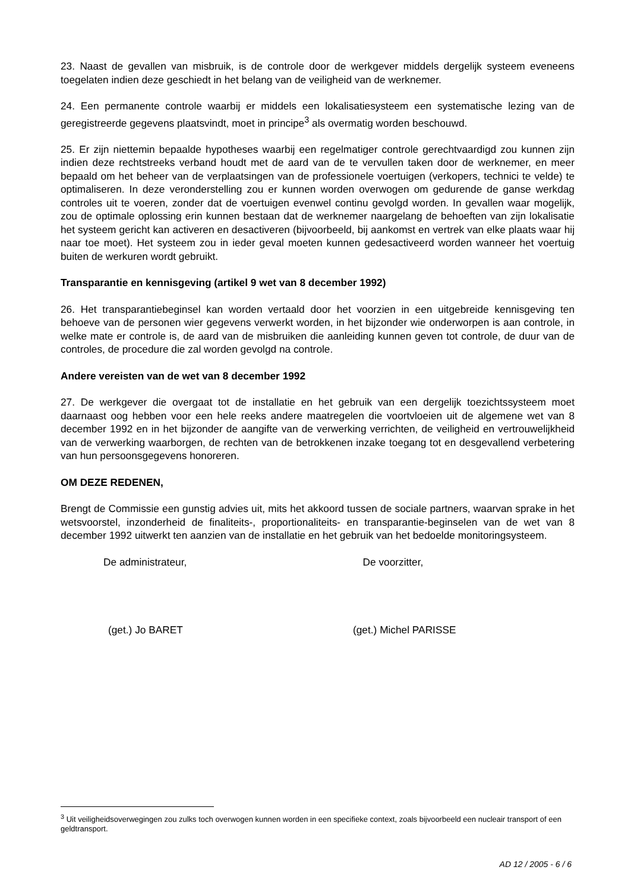23. Naast de gevallen van misbruik, is de controle door de werkgever middels dergelijk systeem eveneens toegelaten indien deze geschiedt in het belang van de veiligheid van de werknemer.
24. Een permanente controle waarbij er middels een lokalisatiesysteem een systematische lezing van de geregistreerde gegevens plaatsvindt, moet in principe<sup>3</sup> als overmatig worden beschouwd.
25. Er zijn niettemin bepaalde hypotheses waarbij een regelmatiger controle gerechtvaardigd zou kunnen zijn indien deze rechtstreeks verband houdt met de aard van de te vervullen taken door de werknemer, en meer bepaald om het beheer van de verplaatsingen van de professionele voertuigen (verkopers, technici te velde) te optimaliseren. In deze veronderstelling zou er kunnen worden overwogen om gedurende de ganse werkdag controles uit te voeren, zonder dat de voertuigen evenwel continu gevolgd worden. In gevallen waar mogelijk, zou de optimale oplossing erin kunnen bestaan dat de werknemer naargelang de behoeften van zijn lokalisatie het systeem gericht kan activeren en desactiveren (bijvoorbeeld, bij aankomst en vertrek van elke plaats waar hij naar toe moet). Het systeem zou in ieder geval moeten kunnen gedesactiveerd worden wanneer het voertuig buiten de werkuren wordt gebruikt.
Transparantie en kennisgeving (artikel 9 wet van 8 december 1992)
26. Het transparantiebeginsel kan worden vertaald door het voorzien in een uitgebreide kennisgeving ten behoeve van de personen wier gegevens verwerkt worden, in het bijzonder wie onderworpen is aan controle, in welke mate er controle is, de aard van de misbruiken die aanleiding kunnen geven tot controle, de duur van de controles, de procedure die zal worden gevolgd na controle.
Andere vereisten van de wet van 8 december 1992
27. De werkgever die overgaat tot de installatie en het gebruik van een dergelijk toezichtssysteem moet daarnaast oog hebben voor een hele reeks andere maatregelen die voortvloeien uit de algemene wet van 8 december 1992 en in het bijzonder de aangifte van de verwerking verrichten, de veiligheid en vertrouwelijkheid van de verwerking waarborgen, de rechten van de betrokkenen inzake toegang tot en desgevallend verbetering van hun persoonsgegevens honoreren.
OM DEZE REDENEN,
Brengt de Commissie een gunstig advies uit, mits het akkoord tussen de sociale partners, waarvan sprake in het wetsvoorstel, inzonderheid de finaliteits-, proportionaliteits- en transparantie-beginselen van de wet van 8 december 1992 uitwerkt ten aanzien van de installatie en het gebruik van het bedoelde monitoringsysteem.
De administrateur, De voorzitter,
(get.) Jo BARET (get.) Michel PARISSE
<sup>3</sup> Uit veiligheidsoverwegingen zou zulks toch overwogen kunnen worden in een specifieke context, zoals bijvoorbeeld een nucleair transport of een geldtransport.
AD 12 / 2005 - 6 / 6